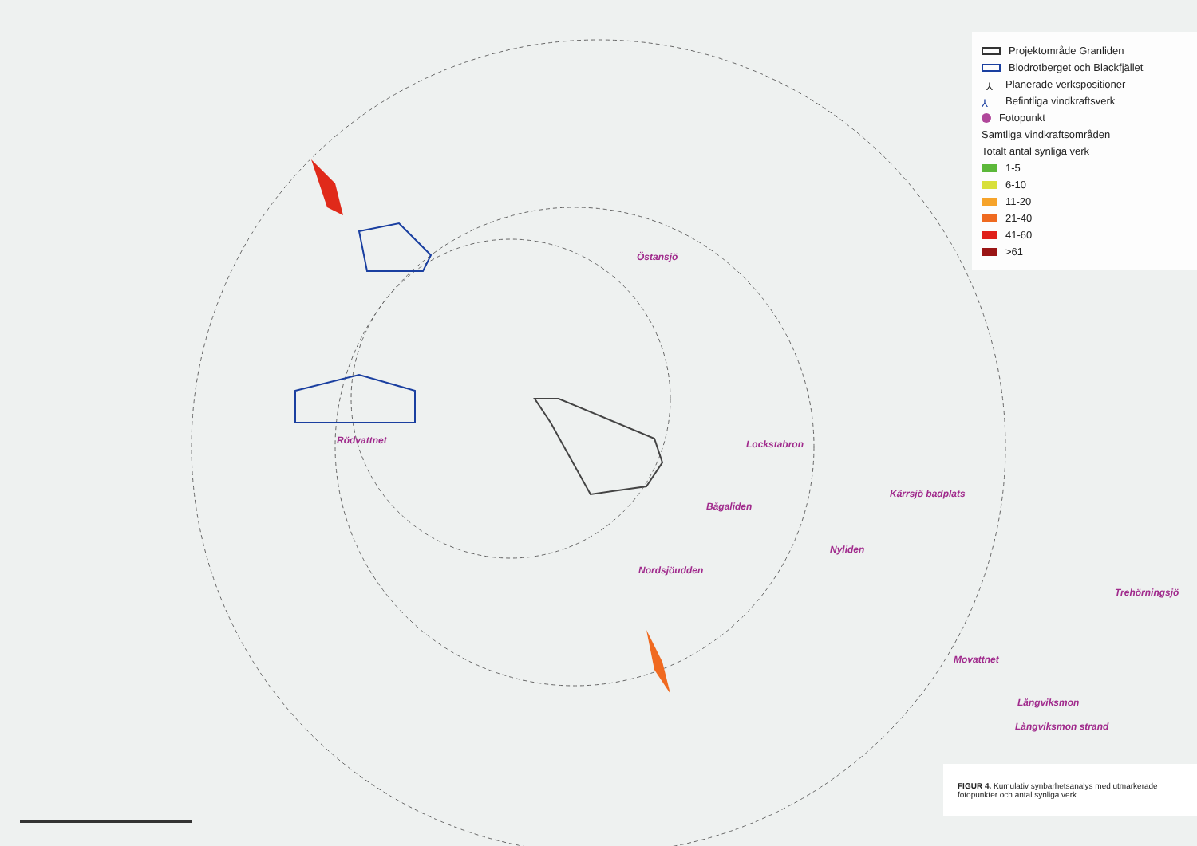Projektområde Granliden
Blodrotberget och Blackfjället
⅄ Planerade verkspositioner
⅄ Befintliga vindkraftsverk
Fotopunkt
Samtliga vindkraftsområden
Totalt antal synliga verk
1-5
6-10
11-20
21-40
41-60
>61
Östansjö
Rödvattnet Lockstabron
Kärrsjö badplats
Bågaliden
Nyliden
Nordsjöudden
Trehörningsjö
Movattnet
Långviksmon
Långviksmon strand
FIGUR 4. Kumulativ synbarhetsanalys med utmarkerade fotopunkter och antal synliga verk.